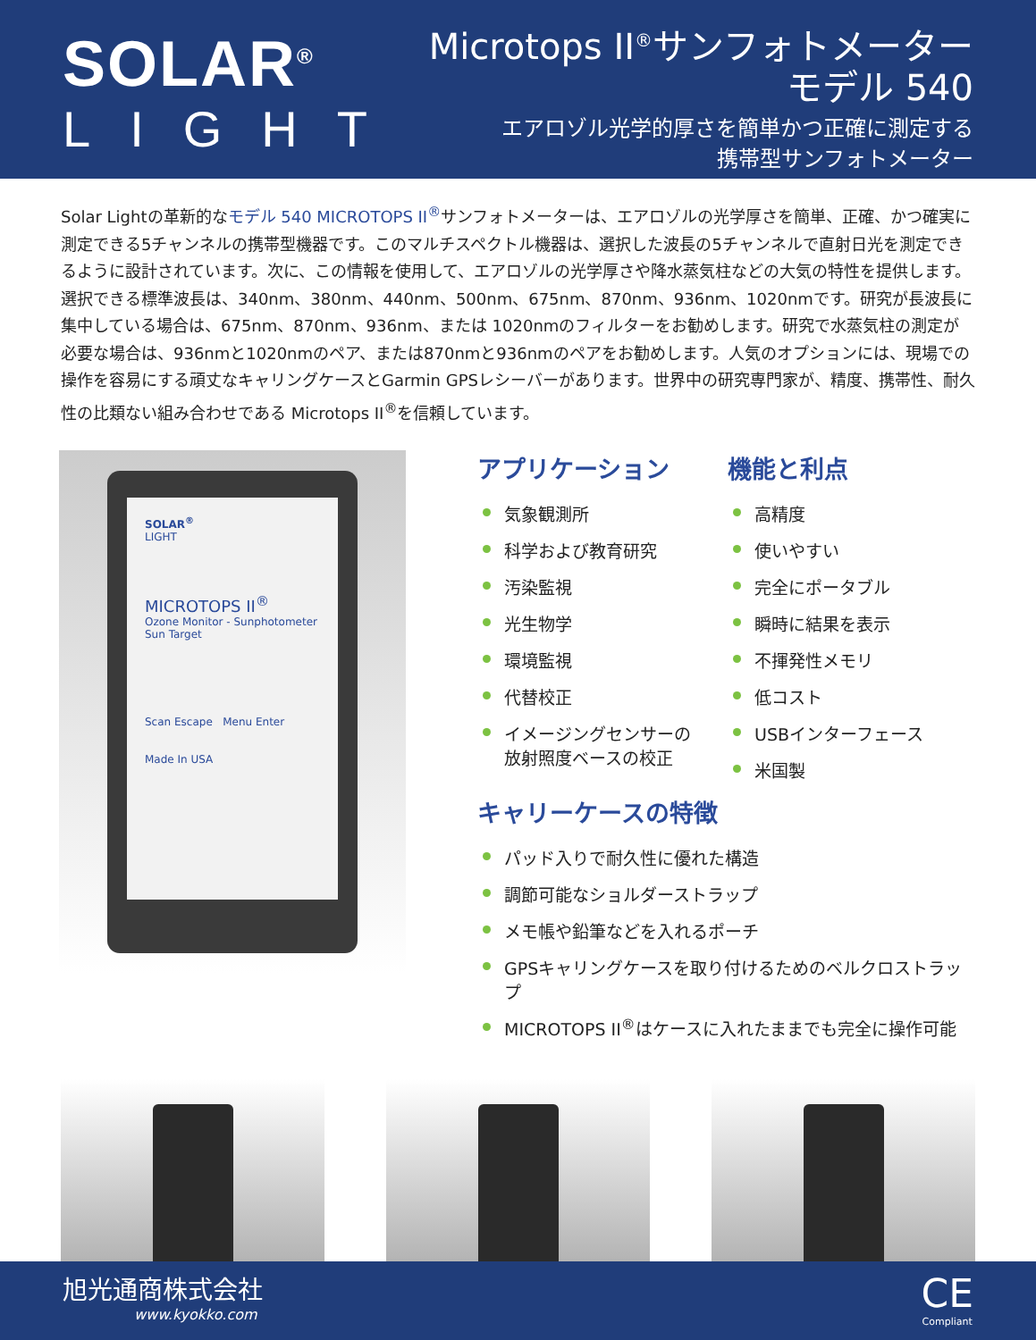SOLAR<sup>®</sup>
LIGHT
Microtops II<sup>®</sup>サンフォトメーター
モデル 540
エアロゾル光学的厚さを簡単かつ正確に測定する
携帯型サンフォトメーター
Solar Lightの革新的なモデル 540 MICROTOPS II<sup>®</sup>サンフォトメーターは、エアロゾルの光学厚さを簡単、正確、かつ確実に測定できる5チャンネルの携帯型機器です。このマルチスペクトル機器は、選択した波長の5チャンネルで直射日光を測定できるように設計されています。次に、この情報を使用して、エアロゾルの光学厚さや降水蒸気柱などの大気の特性を提供します。選択できる標準波長は、340nm、380nm、440nm、500nm、675nm、870nm、936nm、1020nmです。研究が長波長に集中している場合は、675nm、870nm、936nm、または 1020nmのフィルターをお勧めします。研究で水蒸気柱の測定が必要な場合は、936nmと1020nmのペア、または870nmと936nmのペアをお勧めします。人気のオプションには、現場での操作を容易にする頑丈なキャリングケースとGarmin GPSレシーバーがあります。世界中の研究専門家が、精度、携帯性、耐久性の比類ない組み合わせである Microtops II<sup>®</sup>を信頼しています。
SOLAR<sup>®</sup>
LIGHT
MICROTOPS II<sup>®</sup>
Ozone Monitor - Sunphotometer
Sun Target
Scan Escape Menu Enter
Made In USA
アプリケーション
気象観測所
科学および教育研究
汚染監視
光生物学
環境監視
代替校正
イメージングセンサーの
放射照度ベースの校正
機能と利点
高精度
使いやすい
完全にポータブル
瞬時に結果を表示
不揮発性メモリ
低コスト
USBインターフェース
米国製
キャリーケースの特徴
パッド入りで耐久性に優れた構造
調節可能なショルダーストラップ
メモ帳や鉛筆などを入れるポーチ
GPSキャリングケースを取り付けるためのベルクロストラップ
MICROTOPS II<sup>®</sup>はケースに入れたままでも完全に操作可能
旭光通商株式会社
www.kyokko.com
CE
Compliant